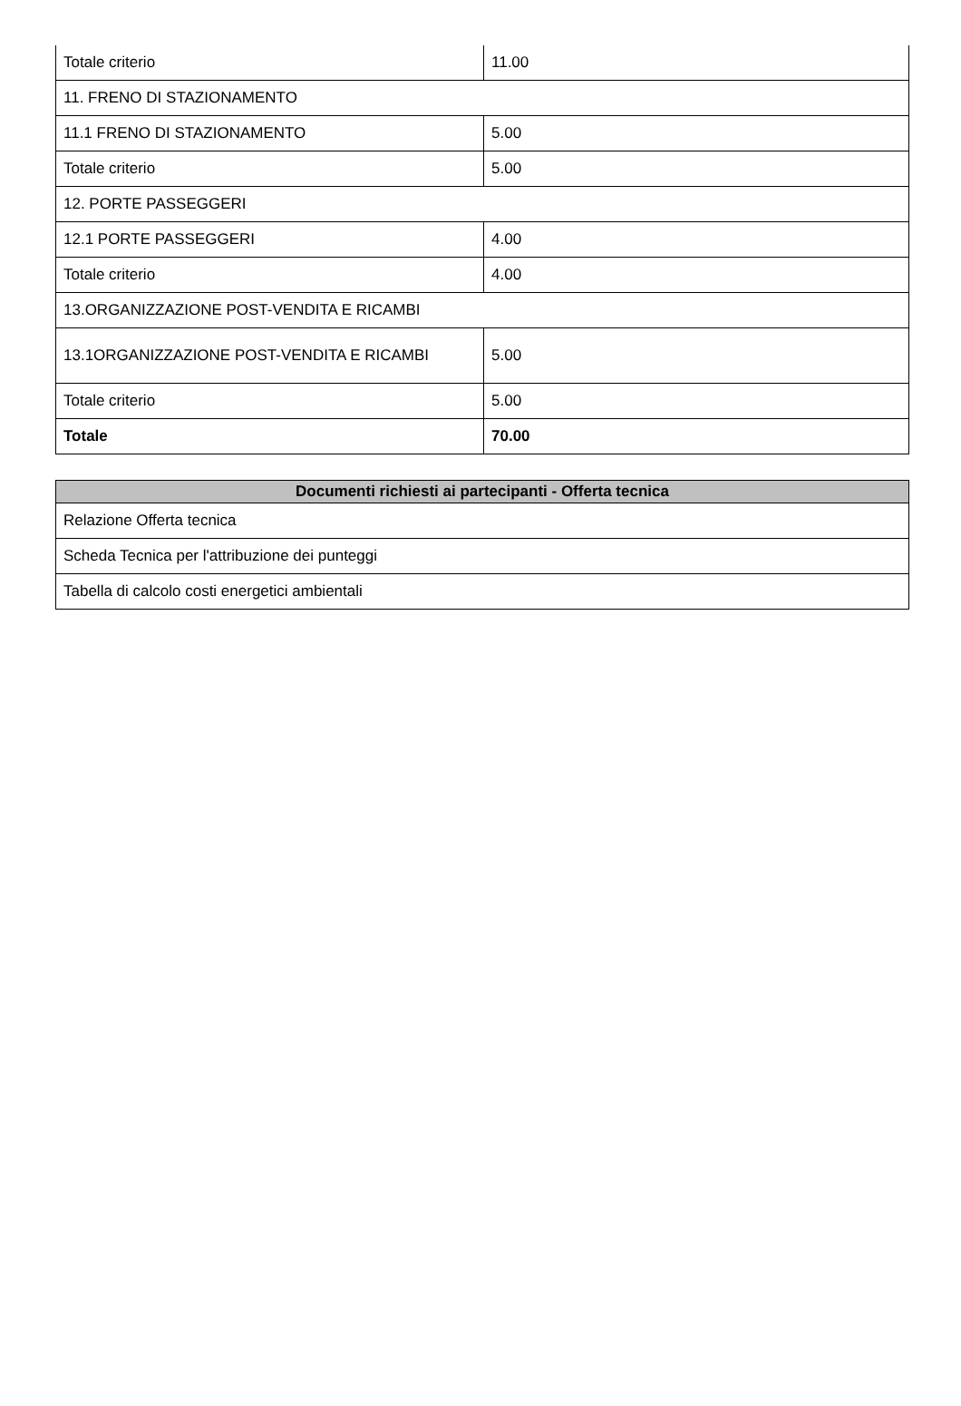| Totale criterio | 11.00 |
| 11. FRENO DI STAZIONAMENTO | |
| 11.1 FRENO DI STAZIONAMENTO | 5.00 |
| Totale criterio | 5.00 |
| 12. PORTE PASSEGGERI | |
| 12.1 PORTE PASSEGGERI | 4.00 |
| Totale criterio | 4.00 |
| 13.ORGANIZZAZIONE POST-VENDITA E RICAMBI | |
| 13.1ORGANIZZAZIONE POST-VENDITA E RICAMBI | 5.00 |
| Totale criterio | 5.00 |
| Totale | 70.00 |
| Documenti richiesti ai partecipanti - Offerta tecnica |
| --- |
| Relazione Offerta tecnica |
| Scheda Tecnica per l'attribuzione dei punteggi |
| Tabella di calcolo costi energetici ambientali |